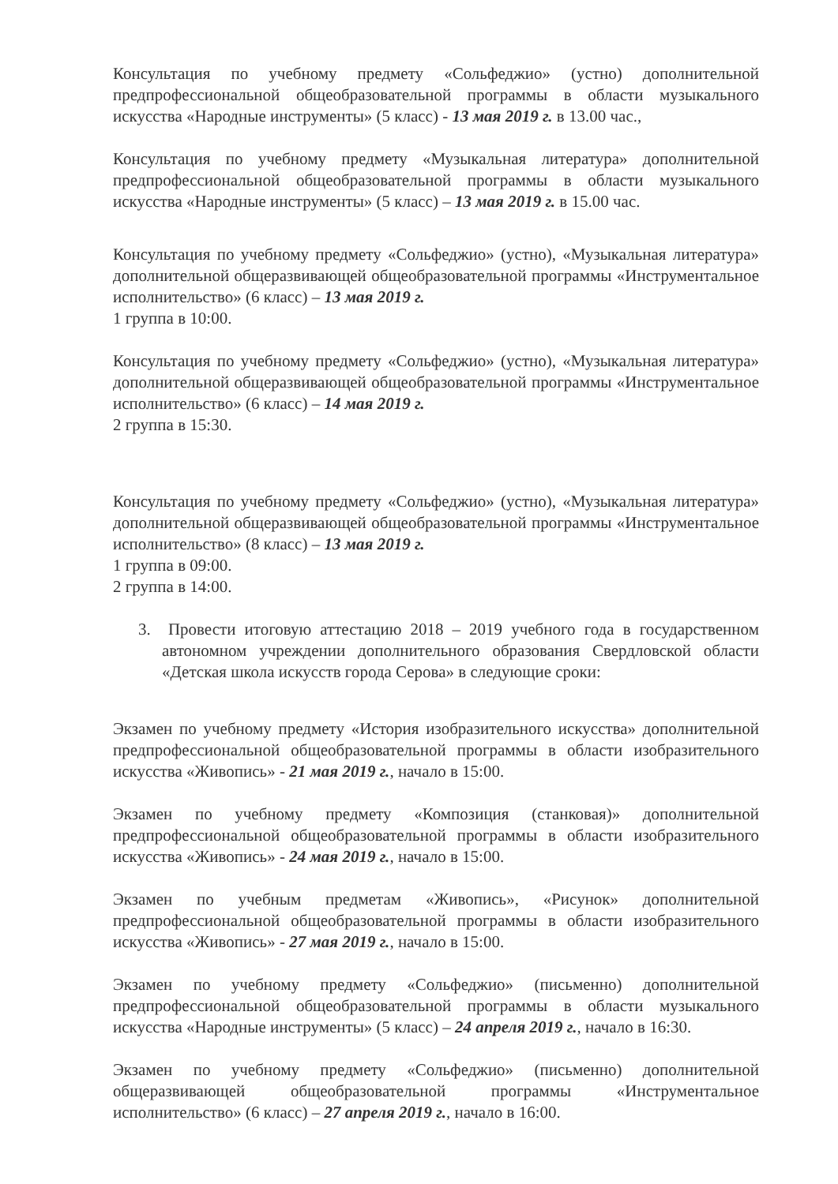Консультация по учебному предмету «Сольфеджио» (устно) дополнительной предпрофессиональной общеобразовательной программы в области музыкального искусства «Народные инструменты» (5 класс) - 13 мая 2019 г. в 13.00 час.,
Консультация по учебному предмету «Музыкальная литература» дополнительной предпрофессиональной общеобразовательной программы в области музыкального искусства «Народные инструменты» (5 класс) – 13 мая 2019 г. в 15.00 час.
Консультация по учебному предмету «Сольфеджио» (устно), «Музыкальная литература» дополнительной общеразвивающей общеобразовательной программы «Инструментальное исполнительство» (6 класс) – 13 мая 2019 г.
1 группа в 10:00.
Консультация по учебному предмету «Сольфеджио» (устно), «Музыкальная литература» дополнительной общеразвивающей общеобразовательной программы «Инструментальное исполнительство» (6 класс) – 14 мая 2019 г.
2 группа в 15:30.
Консультация по учебному предмету «Сольфеджио» (устно), «Музыкальная литература» дополнительной общеразвивающей общеобразовательной программы «Инструментальное исполнительство» (8 класс) – 13 мая 2019 г.
1 группа в 09:00.
2 группа в 14:00.
3. Провести итоговую аттестацию 2018 – 2019 учебного года в государственном автономном учреждении дополнительного образования Свердловской области «Детская школа искусств города Серова» в следующие сроки:
Экзамен по учебному предмету «История изобразительного искусства» дополнительной предпрофессиональной общеобразовательной программы в области изобразительного искусства «Живопись» - 21 мая 2019 г., начало в 15:00.
Экзамен по учебному предмету «Композиция (станковая)» дополнительной предпрофессиональной общеобразовательной программы в области изобразительного искусства «Живопись» - 24 мая 2019 г., начало в 15:00.
Экзамен по учебным предметам «Живопись», «Рисунок» дополнительной предпрофессиональной общеобразовательной программы в области изобразительного искусства «Живопись» - 27 мая 2019 г., начало в 15:00.
Экзамен по учебному предмету «Сольфеджио» (письменно) дополнительной предпрофессиональной общеобразовательной программы в области музыкального искусства «Народные инструменты» (5 класс) – 24 апреля 2019 г., начало в 16:30.
Экзамен по учебному предмету «Сольфеджио» (письменно) дополнительной общеразвивающей общеобразовательной программы «Инструментальное исполнительство» (6 класс) – 27 апреля 2019 г., начало в 16:00.